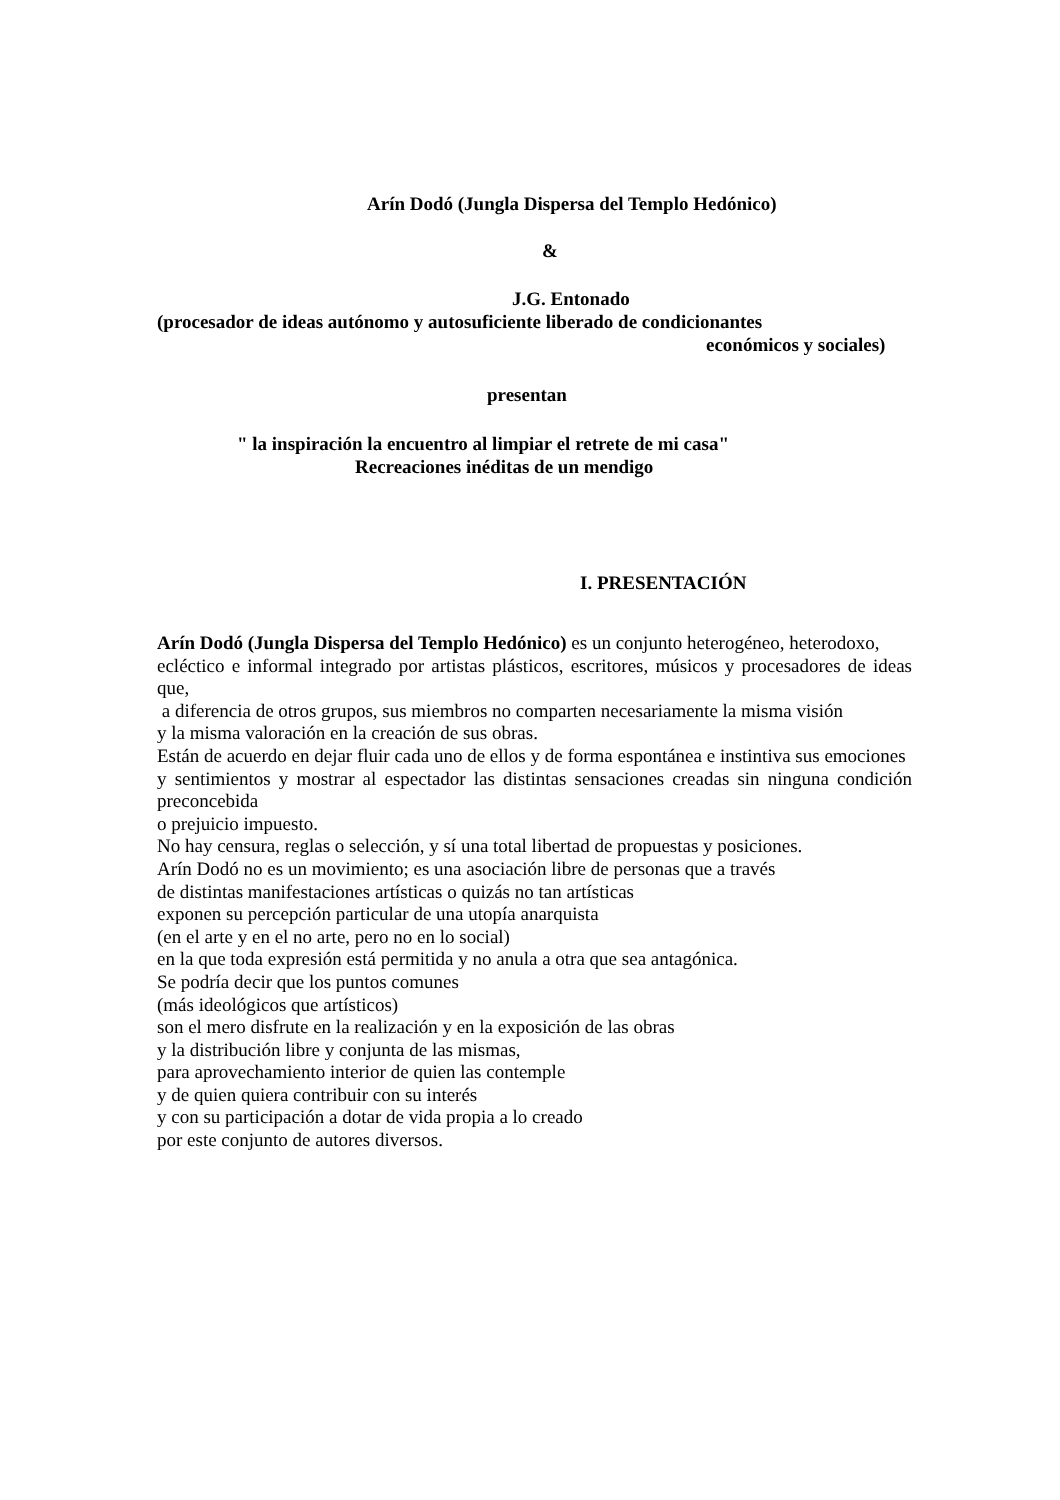Arín Dodó (Jungla Dispersa del Templo Hedónico)
&
J.G. Entonado
(procesador de ideas autónomo y autosuficiente liberado de condicionantes
económicos y sociales)
presentan
" la inspiración la encuentro al limpiar el retrete de mi casa"
Recreaciones inéditas de un mendigo
I. PRESENTACIÓN
Arín Dodó (Jungla Dispersa del Templo Hedónico) es un conjunto heterogéneo, heterodoxo,
ecléctico e informal integrado por artistas plásticos, escritores, músicos y procesadores de ideas que,
a diferencia de otros grupos, sus miembros no comparten necesariamente la misma visión
y la misma valoración en la creación de sus obras.
Están de acuerdo en dejar fluir cada uno de ellos y de forma espontánea e instintiva sus emociones
y sentimientos y mostrar al espectador las distintas sensaciones creadas sin ninguna condición preconcebida
o prejuicio impuesto.
No hay censura, reglas o selección, y sí una total libertad de propuestas y posiciones.
Arín Dodó no es un movimiento; es una asociación libre de personas que a través
de distintas manifestaciones artísticas o quizás no tan artísticas
exponen su percepción particular de una utopía anarquista
(en el arte y en el no arte, pero no en lo social)
en la que toda expresión está permitida y no anula a otra que sea antagónica.
Se podría decir que los puntos comunes
(más ideológicos que artísticos)
son el mero disfrute en la realización y en la exposición de las obras
y la distribución libre y conjunta de las mismas,
para aprovechamiento interior de quien las contemple
y de quien quiera contribuir con su interés
y con su participación a dotar de vida propia a lo creado
por este conjunto de autores diversos.